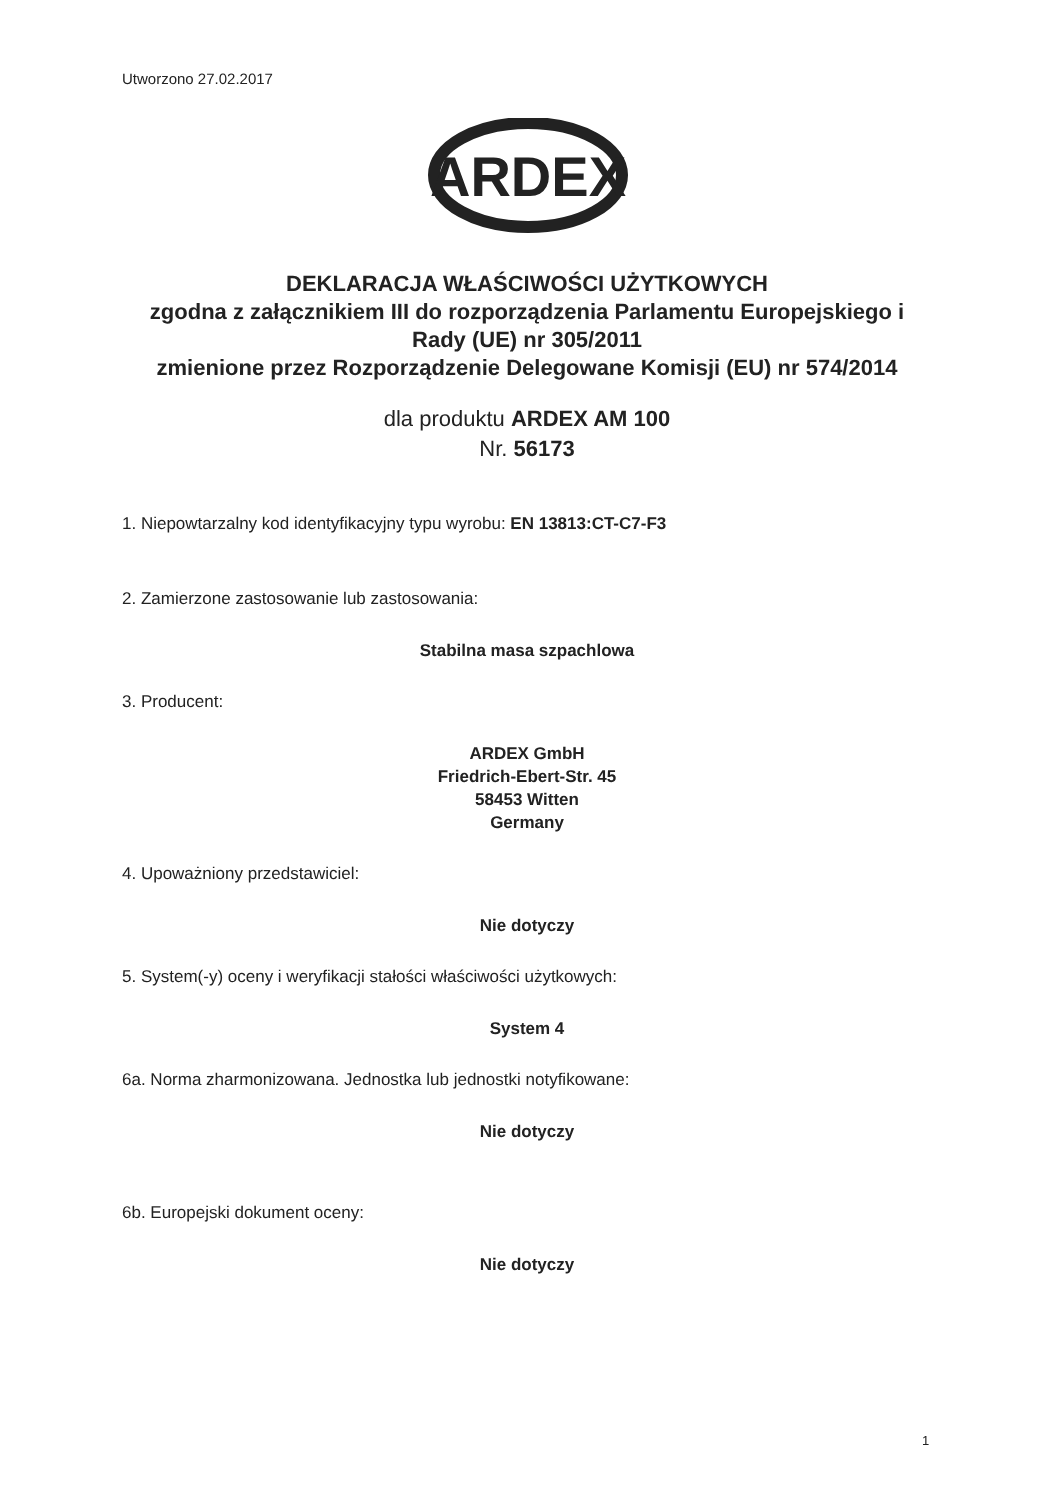Utworzono 27.02.2017
ARDEX
DEKLARACJA WŁAŚCIWOŚCI UŻYTKOWYCH
zgodna z załącznikiem III do rozporządzenia Parlamentu Europejskiego i Rady (UE) nr 305/2011
zmienione przez Rozporządzenie Delegowane Komisji (EU) nr 574/2014
dla produktu ARDEX AM 100
Nr. 56173
1. Niepowtarzalny kod identyfikacyjny typu wyrobu: EN 13813:CT-C7-F3
2. Zamierzone zastosowanie lub zastosowania:
Stabilna masa szpachlowa
3. Producent:
ARDEX GmbH
Friedrich-Ebert-Str. 45
58453 Witten
Germany
4. Upoważniony przedstawiciel:
Nie dotyczy
5. System(-y) oceny i weryfikacji stałości właściwości użytkowych:
System 4
6a. Norma zharmonizowana. Jednostka lub jednostki notyfikowane:
Nie dotyczy
6b. Europejski dokument oceny:
Nie dotyczy
1